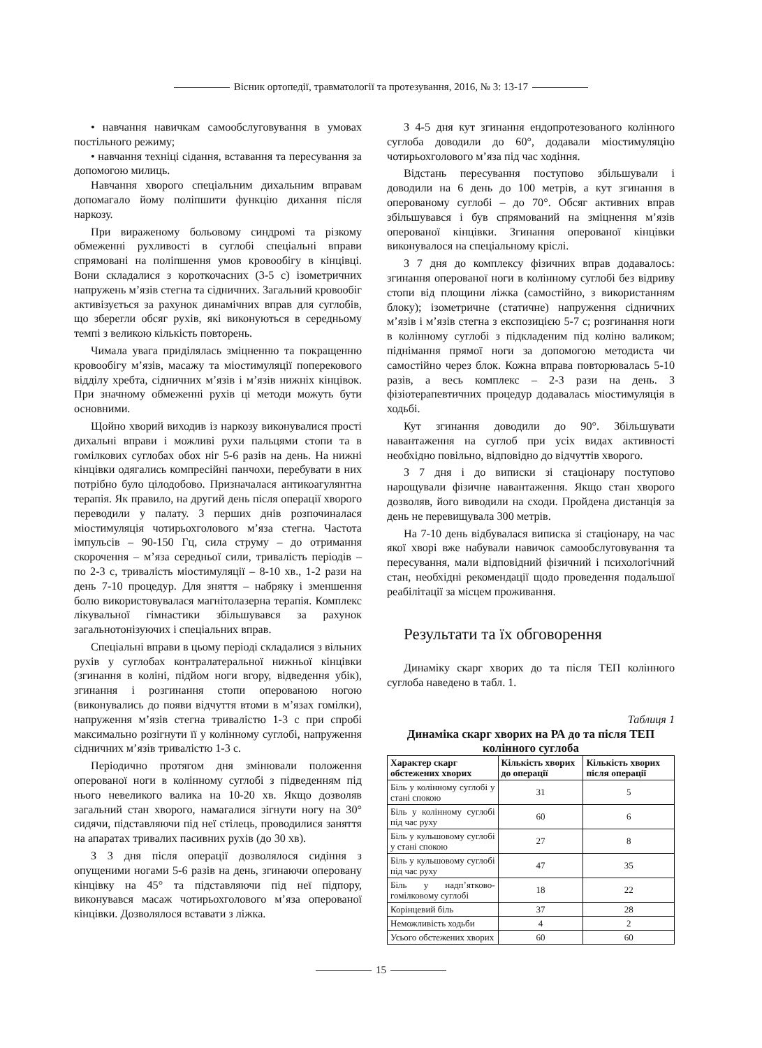Вісник ортопедії, травматології та протезування, 2016, № 3: 13-17
• навчання навичкам самообслуговування в умовах постільного режиму;
• навчання техніці сідання, вставання та пересування за допомогою милиць.
Навчання хворого спеціальним дихальним вправам допомагало йому поліпшити функцію дихання після наркозу.
При вираженому больовому синдромі та різкому обмеженні рухливості в суглобі спеціальні вправи спрямовані на поліпшення умов кровообігу в кінцівці. Вони складалися з короткочасних (3-5 с) ізометричних напружень м’язів стегна та сідничних. Загальний кровообіг активізується за рахунок динамічних вправ для суглобів, що зберегли обсяг рухів, які виконуються в середньому темпі з великою кількість повторень.
Чимала увага приділялась зміцненню та покращенню кровообігу м’язів, масажу та міостимуляції поперекового відділу хребта, сідничних м’язів і м’язів нижніх кінцівок. При значному обмеженні рухів ці методи можуть бути основними.
Щойно хворий виходив із наркозу виконувалися прості дихальні вправи і можливі рухи пальцями стопи та в гомілкових суглобах обох ніг 5-6 разів на день. На нижні кінцівки одягались компресійні панчохи, перебувати в них потрібно було цілодобово. Призначалася антикоагулянтна терапія. Як правило, на другий день після операції хворого переводили у палату. З перших днів розпочиналася міостимуляція чотирьохголового м’яза стегна. Частота імпульсів – 90-150 Гц, сила струму – до отримання скорочення – м’яза середньої сили, тривалість періодів – по 2-3 с, тривалість міостимуляції – 8-10 хв., 1-2 рази на день 7-10 процедур. Для зняття – набряку і зменшення болю використовувалася магнітолазерна терапія. Комплекс лікувальної гімнастики збільшувався за рахунок загальнотонізуючих і спеціальних вправ.
Спеціальні вправи в цьому періоді складалися з вільних рухів у суглобах контралатеральної нижньої кінцівки (згинання в коліні, підйом ноги вгору, відведення убік), згинання і розгинання стопи оперованою ногою (виконувались до появи відчуття втоми в м’язах гомілки), напруження м’язів стегна тривалістю 1-3 с при спробі максимально розігнути її у колінному суглобі, напруження сідничних м’язів тривалістю 1-3 с.
Періодично протягом дня змінювали положення оперованої ноги в колінному суглобі з підведенням під нього невеликого валика на 10-20 хв. Якщо дозволяв загальний стан хворого, намагалися зігнути ногу на 30° сидячи, підставляючи під неї стілець, проводилися заняття на апаратах тривалих пасивних рухів (до 30 хв).
З 3 дня після операції дозволялося сидіння з опущеними ногами 5-6 разів на день, згинаючи оперовану кінцівку на 45° та підставляючи під неї підпору, виконувався масаж чотирьохголового м’яза оперованої кінцівки. Дозволялося вставати з ліжка.
З 4-5 дня кут згинання ендопротезованого колінного суглоба доводили до 60°, додавали міостимуляцію чотирьохголового м’яза під час ходіння.
Відстань пересування поступово збільшували і доводили на 6 день до 100 метрів, а кут згинання в оперованому суглобі – до 70°. Обсяг активних вправ збільшувався і був спрямований на зміцнення м’язів оперованої кінцівки. Згинання оперованої кінцівки виконувалося на спеціальному кріслі.
З 7 дня до комплексу фізичних вправ додавалось: згинання оперованої ноги в колінному суглобі без відриву стопи від площини ліжка (самостійно, з використанням блоку); ізометричне (статичне) напруження сідничних м’язів і м’язів стегна з експозицією 5-7 с; розгинання ноги в колінному суглобі з підкладеним під коліно валиком; піднімання прямої ноги за допомогою методиста чи самостійно через блок. Кожна вправа повторювалась 5-10 разів, а весь комплекс – 2-3 рази на день. З фізіотерапевтичних процедур додавалась міостимуляція в ходьбі.
Кут згинання доводили до 90°. Збільшувати навантаження на суглоб при усіх видах активності необхідно повільно, відповідно до відчуттів хворого.
З 7 дня і до виписки зі стаціонару поступово нарощували фізичне навантаження. Якщо стан хворого дозволяв, його виводили на сходи. Пройдена дистанція за день не перевищувала 300 метрів.
На 7-10 день відбувалася виписка зі стаціонару, на час якої хворі вже набували навичок самообслуговування та пересування, мали відповідний фізичний і психологічний стан, необхідні рекомендації щодо проведення подальшої реабілітації за місцем проживання.
Результати та їх обговорення
Динаміку скарг хворих до та після ТЕП колінного суглоба наведено в табл. 1.
Таблиця 1
Динаміка скарг хворих на РА до та після ТЕП колінного суглоба
| Характер скарг обстежених хворих | Кількість хворих до операції | Кількість хворих після операції |
| --- | --- | --- |
| Біль у колінному суглобі у стані спокою | 31 | 5 |
| Біль у колінному суглобі під час руху | 60 | 6 |
| Біль у кульшовому суглобі у стані спокою | 27 | 8 |
| Біль у кульшовому суглобі під час руху | 47 | 35 |
| Біль у надп’ятково-гомілковому суглобі | 18 | 22 |
| Корінцевий біль | 37 | 28 |
| Неможливість ходьби | 4 | 2 |
| Усього обстежених хворих | 60 | 60 |
15